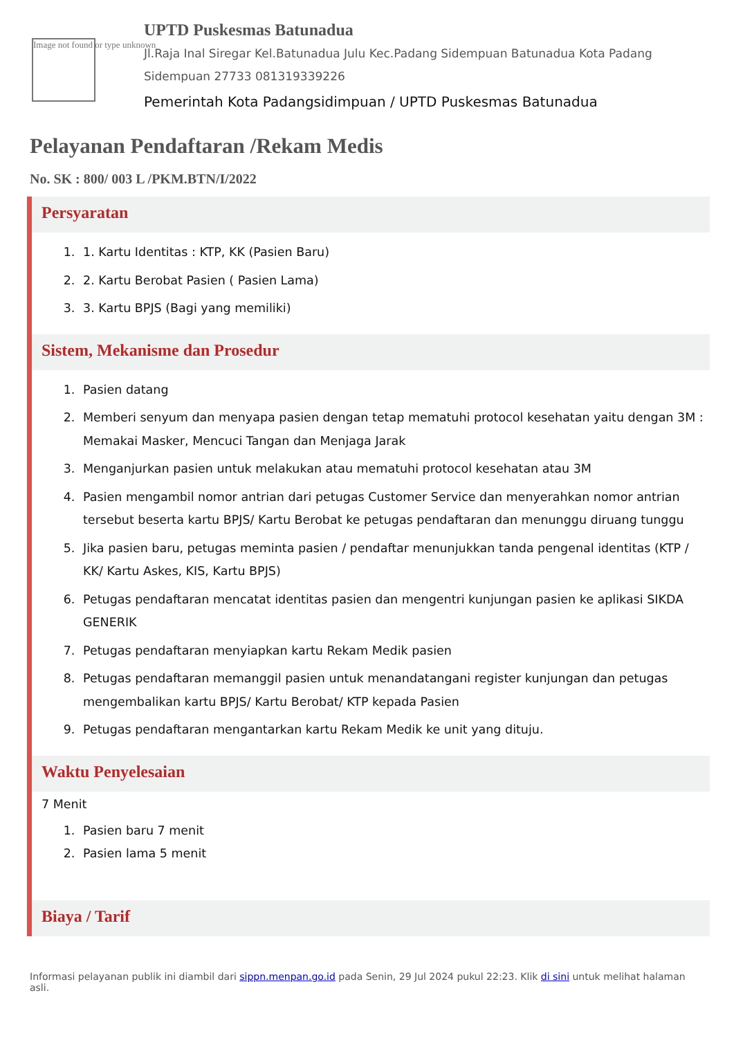Image not found or type unknown
UPTD Puskesmas Batunadua
Jl.Raja Inal Siregar Kel.Batunadua Julu Kec.Padang Sidempuan Batunadua Kota Padang Sidempuan 27733 081319339226
Pemerintah Kota Padangsidimpuan / UPTD Puskesmas Batunadua
Pelayanan Pendaftaran /Rekam Medis
No. SK : 800/ 003 L /PKM.BTN/I/2022
Persyaratan
1. 1. Kartu Identitas : KTP, KK (Pasien Baru)
2. 2. Kartu Berobat Pasien ( Pasien Lama)
3. 3. Kartu BPJS (Bagi yang memiliki)
Sistem, Mekanisme dan Prosedur
1. Pasien datang
2. Memberi senyum dan menyapa pasien dengan tetap mematuhi protocol kesehatan yaitu dengan 3M : Memakai Masker, Mencuci Tangan dan Menjaga Jarak
3. Menganjurkan pasien untuk melakukan atau mematuhi protocol kesehatan atau 3M
4. Pasien mengambil nomor antrian dari petugas Customer Service dan menyerahkan nomor antrian tersebut beserta kartu BPJS/ Kartu Berobat ke petugas pendaftaran dan menunggu diruang tunggu
5. Jika pasien baru, petugas meminta pasien / pendaftar menunjukkan tanda pengenal identitas (KTP / KK/ Kartu Askes, KIS, Kartu BPJS)
6. Petugas pendaftaran mencatat identitas pasien dan mengentri kunjungan pasien ke aplikasi SIKDA GENERIK
7. Petugas pendaftaran menyiapkan kartu Rekam Medik pasien
8. Petugas pendaftaran memanggil pasien untuk menandatangani register kunjungan dan petugas mengembalikan kartu BPJS/ Kartu Berobat/ KTP kepada Pasien
9. Petugas pendaftaran mengantarkan kartu Rekam Medik ke unit yang dituju.
Waktu Penyelesaian
7 Menit
1. Pasien baru 7 menit
2. Pasien lama 5 menit
Biaya / Tarif
Informasi pelayanan publik ini diambil dari sippn.menpan.go.id pada Senin, 29 Jul 2024 pukul 22:23. Klik di sini untuk melihat halaman asli.